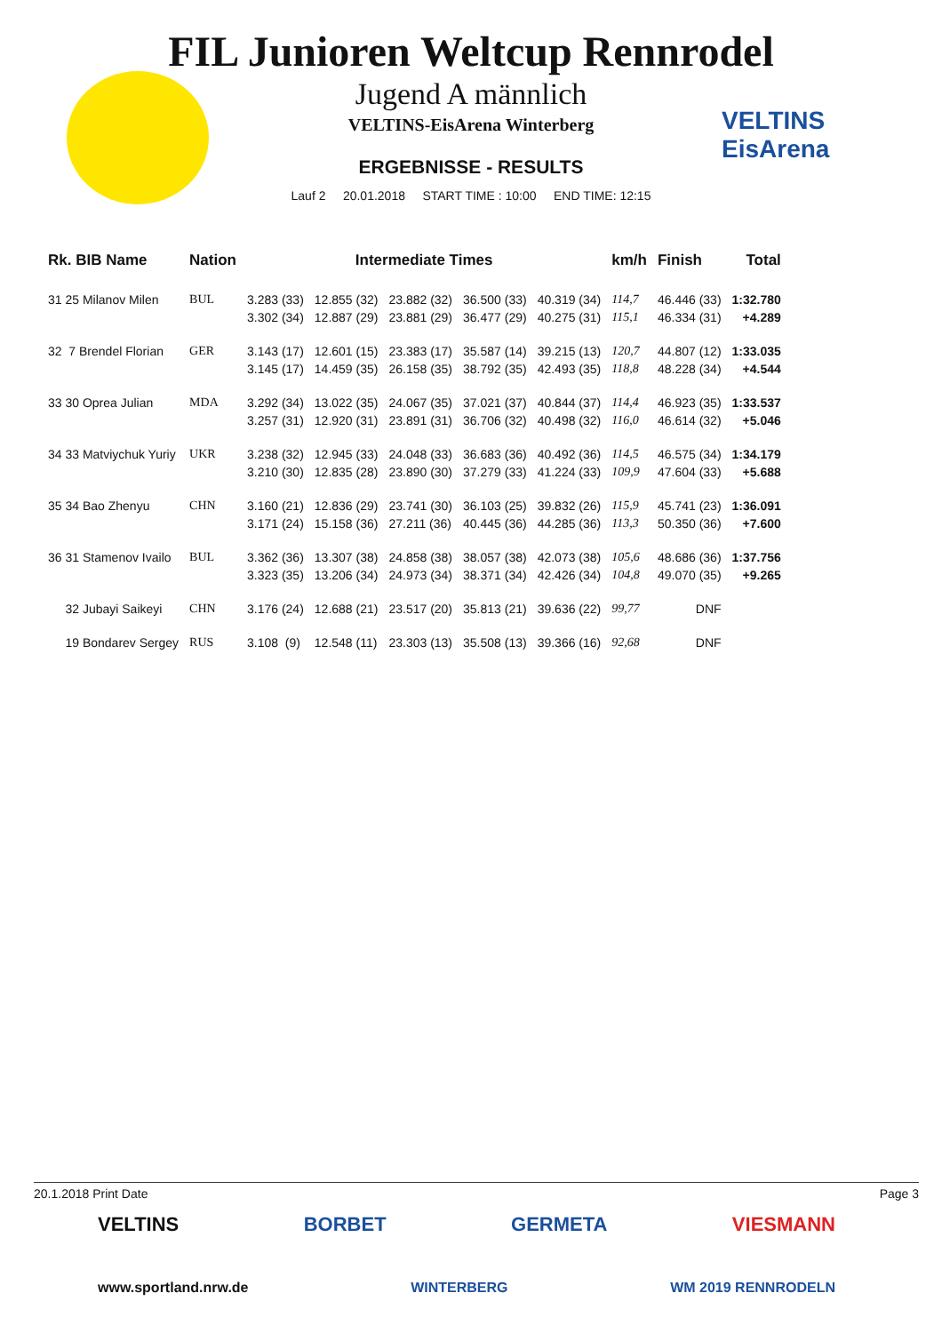VELTINS
EisArena
FIL Junioren Weltcup Rennrodel
Jugend A männlich
VELTINS-EisArena Winterberg
ERGEBNISSE - RESULTS
Lauf 2 20.01.2018 START TIME : 10:00 END TIME: 12:15
| Rk. BIB Name | Nation | Intermediate Times | | | | | km/h | Finish | Total |
| --- | --- | --- | --- | --- | --- | --- | --- | --- | --- |
| 31 25 Milanov Milen | BUL | 3.283 (33) | 12.855 (32) | 23.882 (32) | 36.500 (33) | 40.319 (34) | 114,7 | 46.446 (33) | 1:32.780 |
| | | 3.302 (34) | 12.887 (29) | 23.881 (29) | 36.477 (29) | 40.275 (31) | 115,1 | 46.334 (31) | +4.289 |
| 32 7 Brendel Florian | GER | 3.143 (17) | 12.601 (15) | 23.383 (17) | 35.587 (14) | 39.215 (13) | 120,7 | 44.807 (12) | 1:33.035 |
| | | 3.145 (17) | 14.459 (35) | 26.158 (35) | 38.792 (35) | 42.493 (35) | 118,8 | 48.228 (34) | +4.544 |
| 33 30 Oprea Julian | MDA | 3.292 (34) | 13.022 (35) | 24.067 (35) | 37.021 (37) | 40.844 (37) | 114,4 | 46.923 (35) | 1:33.537 |
| | | 3.257 (31) | 12.920 (31) | 23.891 (31) | 36.706 (32) | 40.498 (32) | 116,0 | 46.614 (32) | +5.046 |
| 34 33 Matviychuk Yuriy | UKR | 3.238 (32) | 12.945 (33) | 24.048 (33) | 36.683 (36) | 40.492 (36) | 114,5 | 46.575 (34) | 1:34.179 |
| | | 3.210 (30) | 12.835 (28) | 23.890 (30) | 37.279 (33) | 41.224 (33) | 109,9 | 47.604 (33) | +5.688 |
| 35 34 Bao Zhenyu | CHN | 3.160 (21) | 12.836 (29) | 23.741 (30) | 36.103 (25) | 39.832 (26) | 115,9 | 45.741 (23) | 1:36.091 |
| | | 3.171 (24) | 15.158 (36) | 27.211 (36) | 40.445 (36) | 44.285 (36) | 113,3 | 50.350 (36) | +7.600 |
| 36 31 Stamenov Ivailo | BUL | 3.362 (36) | 13.307 (38) | 24.858 (38) | 38.057 (38) | 42.073 (38) | 105,6 | 48.686 (36) | 1:37.756 |
| | | 3.323 (35) | 13.206 (34) | 24.973 (34) | 38.371 (34) | 42.426 (34) | 104,8 | 49.070 (35) | +9.265 |
| 32 Jubayi Saikeyi | CHN | 3.176 (24) | 12.688 (21) | 23.517 (20) | 35.813 (21) | 39.636 (22) | 99,77 | DNF | |
| 19 Bondarev Sergey | RUS | 3.108 (9) | 12.548 (11) | 23.303 (13) | 35.508 (13) | 39.366 (16) | 92,68 | DNF | |
20.1.2018 Print Date Page 3
VELTINS BORBET GERMETA VIESMANN
www.sportland.nrw.de WINTERBERG WM 2019 RENNRODELN